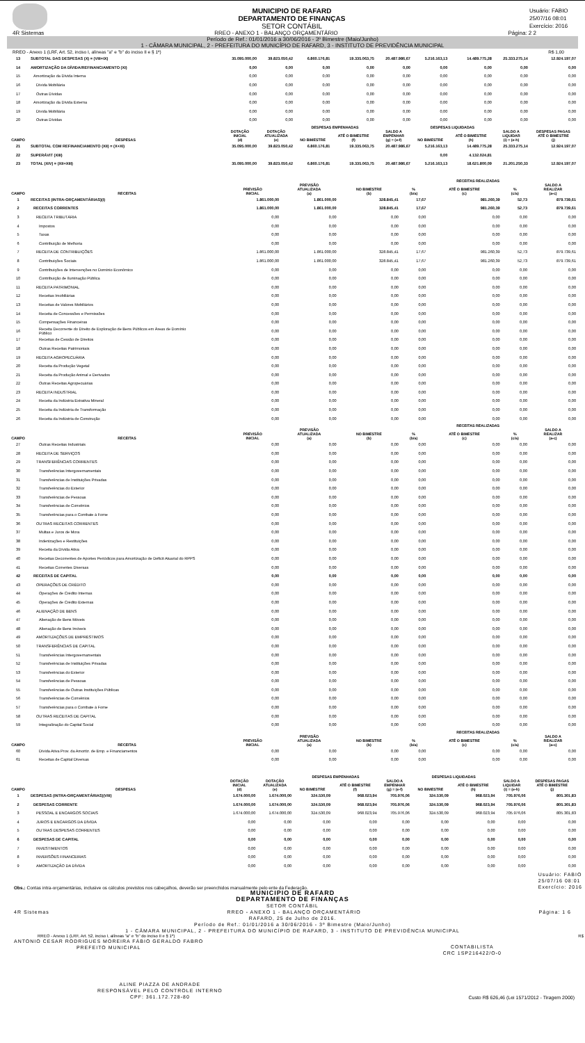MUNICIPIO DE RAFARD
DEPARTAMENTO DE FINANÇAS
SETOR CONTÁBIL
Usuário: FABIO
25/07/16 08:01
Exercício: 2016
4R Sistemas RREO - ANEXO 1 - BALANÇO ORÇAMENTÁRIO Página: 2 2
Período de Ref.: 01/01/2016 a 30/06/2016 - 3º Bimestre (Maio/Junho)
1 - CÂMARA MUNICIPAL, 2 - PREFEITURA DO MUNICÍPIO DE RAFARD, 3 - INSTITUTO DE PREVIDÊNCIA MUNICIPAL
RREO - Anexo 1 (LRF, Art. 52, inciso I, alíneas "a" e "b" do inciso II e § 1º) R$ 1,00
| 13 | SUBTOTAL DAS DESPESAS (X) = (VIII+IX) | 35.095.000,00 | 39.823.050,42 | 6.860.176,81 | 19.335.063,75 | 20.487.986,67 | 5.216.163,13 | 14.489.775,28 | 25.333.275,14 | 12.924.197,07 |
| 14 | AMORTIZAÇÃO DA DÍVIDA/REFINANCIAMENTO (XI) | 0,00 | 0,00 | 0,00 | 0,00 | 0,00 | 0,00 | 0,00 | 0,00 | 0,00 |
| 15 | Amortização da Dívida Interna | 0,00 | 0,00 | 0,00 | 0,00 | 0,00 | 0,00 | 0,00 | 0,00 | 0,00 |
| 16 | Dívida Mobiliária | 0,00 | 0,00 | 0,00 | 0,00 | 0,00 | 0,00 | 0,00 | 0,00 | 0,00 |
| 17 | Outras Dívidas | 0,00 | 0,00 | 0,00 | 0,00 | 0,00 | 0,00 | 0,00 | 0,00 | 0,00 |
| 18 | Amortização da Dívida Externa | 0,00 | 0,00 | 0,00 | 0,00 | 0,00 | 0,00 | 0,00 | 0,00 | 0,00 |
| 19 | Dívida Mobiliária | 0,00 | 0,00 | 0,00 | 0,00 | 0,00 | 0,00 | 0,00 | 0,00 | 0,00 |
| 20 | Outras Dívidas | 0,00 | 0,00 | 0,00 | 0,00 | 0,00 | 0,00 | 0,00 | 0,00 | 0,00 |
| | | | | DESPESAS EMPENHADAS | | | DESPESAS LIQUIDADAS | | | |
| CAMPO | DESPESAS | DOTAÇÃO INICIAL (d) | DOTAÇÃO ATUALIZADA (e) | NO BIMESTRE | ATÉ O BIMESTRE (f) | SALDO A EMPENHAR (g) = (e-f) | NO BIMESTRE | ATÉ O BIMESTRE (h) | SALDO A LIQUIDAR (i) = (e-h) | DESPESAS PAGAS ATÉ O BIMESTRE (j) |
| 21 | SUBTOTAL COM REFINANCIAMENTO (XII) = (X+XI) | 35.095.000,00 | 39.823.050,42 | 6.860.176,81 | 19.335.063,75 | 20.487.986,67 | 5.216.163,13 | 14.489.775,28 | 25.333.275,14 | 12.924.197,07 |
| 22 | SUPERÁVIT (XIII) | | | | | | 0,00 | 4.132.024,81 | | |
| 23 | TOTAL (XIV) = (XII+XIII) | 35.095.000,00 | 39.823.050,42 | 6.860.176,81 | 19.335.063,75 | 20.487.986,67 | 5.216.163,13 | 18.621.800,09 | 21.201.250,33 | 12.924.197,07 |
| | | | | | | RECEITAS REALIZADAS | | |
| --- | --- | --- | --- | --- | --- | --- | --- | --- |
| CAMPO | RECEITAS | PREVISÃO INICIAL | PREVISÃO ATUALIZADA (a) | NO BIMESTRE (b) | % (b/a) | ATÉ O BIMESTRE (c) | % (c/a) | SALDO A REALIZAR (a-c) |
| 1 | RECEITAS (INTRA-ORÇAMENTÁRIAS)(I) | 1.861.000,00 | 1.861.000,00 | 328.845,41 | 17,67 | 981.260,39 | 52,73 | 879.739,61 |
| 2 | RECEITAS CORRENTES | 1.861.000,00 | 1.861.000,00 | 328.845,41 | 17,67 | 981.260,39 | 52,73 | 879.739,61 |
| 3 | RECEITA TRIBUTÁRIA | 0,00 | 0,00 | 0,00 | 0,00 | 0,00 | 0,00 | 0,00 |
| 4 | Impostos | 0,00 | 0,00 | 0,00 | 0,00 | 0,00 | 0,00 | 0,00 |
| 5 | Taxas | 0,00 | 0,00 | 0,00 | 0,00 | 0,00 | 0,00 | 0,00 |
| 6 | Contribuição de Melhoria | 0,00 | 0,00 | 0,00 | 0,00 | 0,00 | 0,00 | 0,00 |
| 7 | RECEITA DE CONTRIBUIÇÕES | 1.861.000,00 | 1.861.000,00 | 328.845,41 | 17,67 | 981.260,39 | 52,73 | 879.739,61 |
| 8 | Contribuições Sociais | 1.861.000,00 | 1.861.000,00 | 328.845,41 | 17,67 | 981.260,39 | 52,73 | 879.739,61 |
| 9 | Contribuições de Intervenções no Domínio Econômico | 0,00 | 0,00 | 0,00 | 0,00 | 0,00 | 0,00 | 0,00 |
| 10 | Contribuição de Iluminação Pública | 0,00 | 0,00 | 0,00 | 0,00 | 0,00 | 0,00 | 0,00 |
| 11 | RECEITA PATRIMONIAL | 0,00 | 0,00 | 0,00 | 0,00 | 0,00 | 0,00 | 0,00 |
| 12 | Receitas Imobiliárias | 0,00 | 0,00 | 0,00 | 0,00 | 0,00 | 0,00 | 0,00 |
| 13 | Receitas de Valores Mobiliários | 0,00 | 0,00 | 0,00 | 0,00 | 0,00 | 0,00 | 0,00 |
| 14 | Receita de Concessões e Permissões | 0,00 | 0,00 | 0,00 | 0,00 | 0,00 | 0,00 | 0,00 |
| 15 | Compensações Financeiras | 0,00 | 0,00 | 0,00 | 0,00 | 0,00 | 0,00 | 0,00 |
| 16 | Receita Decorrente do Direito de Exploração de Bens Públicos em Áreas de Domínio Público | 0,00 | 0,00 | 0,00 | 0,00 | 0,00 | 0,00 | 0,00 |
| 17 | Receitas de Cessão de Direitos | 0,00 | 0,00 | 0,00 | 0,00 | 0,00 | 0,00 | 0,00 |
| 18 | Outras Receitas Patrimoniais | 0,00 | 0,00 | 0,00 | 0,00 | 0,00 | 0,00 | 0,00 |
| 19 | RECEITA AGROPECUÁRIA | 0,00 | 0,00 | 0,00 | 0,00 | 0,00 | 0,00 | 0,00 |
| 20 | Receita da Produção Vegetal | 0,00 | 0,00 | 0,00 | 0,00 | 0,00 | 0,00 | 0,00 |
| 21 | Receita da Produção Animal e Derivados | 0,00 | 0,00 | 0,00 | 0,00 | 0,00 | 0,00 | 0,00 |
| 22 | Outras Receitas Agropecuárias | 0,00 | 0,00 | 0,00 | 0,00 | 0,00 | 0,00 | 0,00 |
| 23 | RECEITA INDUSTRIAL | 0,00 | 0,00 | 0,00 | 0,00 | 0,00 | 0,00 | 0,00 |
| 24 | Receita da Indústria Extrativa Mineral | 0,00 | 0,00 | 0,00 | 0,00 | 0,00 | 0,00 | 0,00 |
| 25 | Receita da Indústria de Transformação | 0,00 | 0,00 | 0,00 | 0,00 | 0,00 | 0,00 | 0,00 |
| 26 | Receita da Indústria de Construção | 0,00 | 0,00 | 0,00 | 0,00 | 0,00 | 0,00 | 0,00 |
| | | | | | | RECEITAS REALIZADAS | | |
| CAMPO | RECEITAS | PREVISÃO INICIAL | PREVISÃO ATUALIZADA (a) | NO BIMESTRE (b) | % (b/a) | ATÉ O BIMESTRE (c) | % (c/a) | SALDO A REALIZAR (a-c) |
| 27 | Outras Receitas Industriais | 0,00 | 0,00 | 0,00 | 0,00 | 0,00 | 0,00 | 0,00 |
| 28 | RECEITA DE SERVIÇOS | 0,00 | 0,00 | 0,00 | 0,00 | 0,00 | 0,00 | 0,00 |
| 29 | TRANSFERÊNCIAS CORRENTES | 0,00 | 0,00 | 0,00 | 0,00 | 0,00 | 0,00 | 0,00 |
| 30 | Transferências Intergovernamentais | 0,00 | 0,00 | 0,00 | 0,00 | 0,00 | 0,00 | 0,00 |
| 31 | Transferências de Instituições Privadas | 0,00 | 0,00 | 0,00 | 0,00 | 0,00 | 0,00 | 0,00 |
| 32 | Transferências do Exterior | 0,00 | 0,00 | 0,00 | 0,00 | 0,00 | 0,00 | 0,00 |
| 33 | Transferências de Pessoas | 0,00 | 0,00 | 0,00 | 0,00 | 0,00 | 0,00 | 0,00 |
| 34 | Transferências de Convênios | 0,00 | 0,00 | 0,00 | 0,00 | 0,00 | 0,00 | 0,00 |
| 35 | Transferências para o Combate à Fome | 0,00 | 0,00 | 0,00 | 0,00 | 0,00 | 0,00 | 0,00 |
| 36 | OUTRAS RECEITAS CORRENTES | 0,00 | 0,00 | 0,00 | 0,00 | 0,00 | 0,00 | 0,00 |
| 37 | Multas e Juros de Mora | 0,00 | 0,00 | 0,00 | 0,00 | 0,00 | 0,00 | 0,00 |
| 38 | Indenizações e Restituições | 0,00 | 0,00 | 0,00 | 0,00 | 0,00 | 0,00 | 0,00 |
| 39 | Receita da Dívida Ativa | 0,00 | 0,00 | 0,00 | 0,00 | 0,00 | 0,00 | 0,00 |
| 40 | Receitas Decorrentes de Aportes Periódicos para Amortização de Déficit Atuarial do RPPS | 0,00 | 0,00 | 0,00 | 0,00 | 0,00 | 0,00 | 0,00 |
| 41 | Receitas Correntes Diversas | 0,00 | 0,00 | 0,00 | 0,00 | 0,00 | 0,00 | 0,00 |
| 42 | RECEITAS DE CAPITAL | 0,00 | 0,00 | 0,00 | 0,00 | 0,00 | 0,00 | 0,00 |
| 43 | OPERAÇÕES DE CRÉDITO | 0,00 | 0,00 | 0,00 | 0,00 | 0,00 | 0,00 | 0,00 |
| 44 | Operações de Crédito Internas | 0,00 | 0,00 | 0,00 | 0,00 | 0,00 | 0,00 | 0,00 |
| 45 | Operações de Crédito Externas | 0,00 | 0,00 | 0,00 | 0,00 | 0,00 | 0,00 | 0,00 |
| 46 | ALIENAÇÃO DE BENS | 0,00 | 0,00 | 0,00 | 0,00 | 0,00 | 0,00 | 0,00 |
| 47 | Alienação de Bens Móveis | 0,00 | 0,00 | 0,00 | 0,00 | 0,00 | 0,00 | 0,00 |
| 48 | Alienação de Bens Imóveis | 0,00 | 0,00 | 0,00 | 0,00 | 0,00 | 0,00 | 0,00 |
| 49 | AMORTIZAÇÕES DE EMPRÉSTIMOS | 0,00 | 0,00 | 0,00 | 0,00 | 0,00 | 0,00 | 0,00 |
| 50 | TRANSFERÊNCIAS DE CAPITAL | 0,00 | 0,00 | 0,00 | 0,00 | 0,00 | 0,00 | 0,00 |
| 51 | Transferências Intergovernamentais | 0,00 | 0,00 | 0,00 | 0,00 | 0,00 | 0,00 | 0,00 |
| 52 | Transferências de Instituições Privadas | 0,00 | 0,00 | 0,00 | 0,00 | 0,00 | 0,00 | 0,00 |
| 53 | Transferências do Exterior | 0,00 | 0,00 | 0,00 | 0,00 | 0,00 | 0,00 | 0,00 |
| 54 | Transferências de Pessoas | 0,00 | 0,00 | 0,00 | 0,00 | 0,00 | 0,00 | 0,00 |
| 55 | Transferências de Outras Instituições Públicas | 0,00 | 0,00 | 0,00 | 0,00 | 0,00 | 0,00 | 0,00 |
| 56 | Transferências de Convênios | 0,00 | 0,00 | 0,00 | 0,00 | 0,00 | 0,00 | 0,00 |
| 57 | Transferências para o Combate à Fome | 0,00 | 0,00 | 0,00 | 0,00 | 0,00 | 0,00 | 0,00 |
| 58 | OUTRAS RECEITAS DE CAPITAL | 0,00 | 0,00 | 0,00 | 0,00 | 0,00 | 0,00 | 0,00 |
| 59 | Integralização do Capital Social | 0,00 | 0,00 | 0,00 | 0,00 | 0,00 | 0,00 | 0,00 |
| | | | | | | RECEITAS REALIZADAS | | |
| CAMPO | RECEITAS | PREVISÃO INICIAL | PREVISÃO ATUALIZADA (a) | NO BIMESTRE (b) | % (b/a) | ATÉ O BIMESTRE (c) | % (c/a) | SALDO A REALIZAR (a-c) |
| 60 | Dívida Ativa Prov. da Amortiz. de Emp. e Financiamentos | 0,00 | 0,00 | 0,00 | 0,00 | 0,00 | 0,00 | 0,00 |
| 61 | Receitas de Capital Diversas | 0,00 | 0,00 | 0,00 | 0,00 | 0,00 | 0,00 | 0,00 |
| | | | | DESPESAS EMPENHADAS | | | DESPESAS LIQUIDADAS | | | |
| --- | --- | --- | --- | --- | --- | --- | --- | --- | --- | --- |
| CAMPO | DESPESAS | DOTAÇÃO INICIAL (d) | DOTAÇÃO ATUALIZADA (e) | NO BIMESTRE | ATÉ O BIMESTRE (f) | SALDO A EMPENHAR (g) = (e-f) | NO BIMESTRE | ATÉ O BIMESTRE (h) | SALDO A LIQUIDAR (i) = (e-h) | DESPESAS PAGAS ATÉ O BIMESTRE (j) |
| 1 | DESPESAS (INTRA-ORÇAMENTÁRIAS)(VIII) | 1.674.000,00 | 1.674.000,00 | 324.530,09 | 968.023,94 | 705.976,06 | 324.530,09 | 968.023,94 | 705.976,06 | 805.301,83 |
| 2 | DESPESAS CORRENTE | 1.674.000,00 | 1.674.000,00 | 324.530,09 | 968.023,94 | 705.976,06 | 324.530,09 | 968.023,94 | 705.976,06 | 805.301,83 |
| 3 | PESSOAL E ENCARGOS SOCIAIS | 1.674.000,00 | 1.674.000,00 | 324.530,09 | 968.023,94 | 705.976,06 | 324.530,09 | 968.023,94 | 705.976,06 | 805.301,83 |
| 4 | JUROS E ENCARGOS DA DÍVIDA | 0,00 | 0,00 | 0,00 | 0,00 | 0,00 | 0,00 | 0,00 | 0,00 | 0,00 |
| 5 | OUTRAS DESPESAS CORRENTES | 0,00 | 0,00 | 0,00 | 0,00 | 0,00 | 0,00 | 0,00 | 0,00 | 0,00 |
| 6 | DESPESAS DE CAPITAL | 0,00 | 0,00 | 0,00 | 0,00 | 0,00 | 0,00 | 0,00 | 0,00 | 0,00 |
| 7 | INVESTIMENTOS | 0,00 | 0,00 | 0,00 | 0,00 | 0,00 | 0,00 | 0,00 | 0,00 | 0,00 |
| 8 | INVERSÕES FINANCEIRAS | 0,00 | 0,00 | 0,00 | 0,00 | 0,00 | 0,00 | 0,00 | 0,00 | 0,00 |
| 9 | AMORTIZAÇÃO DA DÍVIDA | 0,00 | 0,00 | 0,00 | 0,00 | 0,00 | 0,00 | 0,00 | 0,00 | 0,00 |
Obs.: Contas intra-orçamentárias, inclusive os cálculos previstos nos cabeçalhos, deverão ser preenchidos manualmente pelo ente da Federação.
Usuário: FABIO
25/07/16 08:01
Exercício: 2016
MUNICIPIO DE RAFARD
DEPARTAMENTO DE FINANÇAS
SETOR CONTÁBIL
4R Sistemas RREO - ANEXO 1 - BALANÇO ORÇAMENTÁRIO Página: 1 6
RAFARD, 25 de Julho de 2016.
Período de Ref.: 01/01/2016 a 30/06/2016 - 3º Bimestre (Maio/Junho)
1 - CÂMARA MUNICIPAL, 2 - PREFEITURA DO MUNICÍPIO DE RAFARD, 3 - INSTITUTO DE PREVIDÊNCIA MUNICIPAL
RREO - Anexo 1 (LRF, Art. 52, inciso I, alíneas "a" e "b" do inciso II e § 1º) R$
ANTONIO CESAR RODRIGUES MOREIRA FÁBIO GERALDO FABRO
PREFEITO MUNICIPAL
CONTABILISTA
CRC 1SP216422/O-0
ALINE PIAZZA DE ANDRADE
RESPONSÁVEL PELO CONTROLE INTERNO
CPF: 361.172.728-80
Custo R$ 626,46 (Lei 1571/2012 - Tiragem 2000)